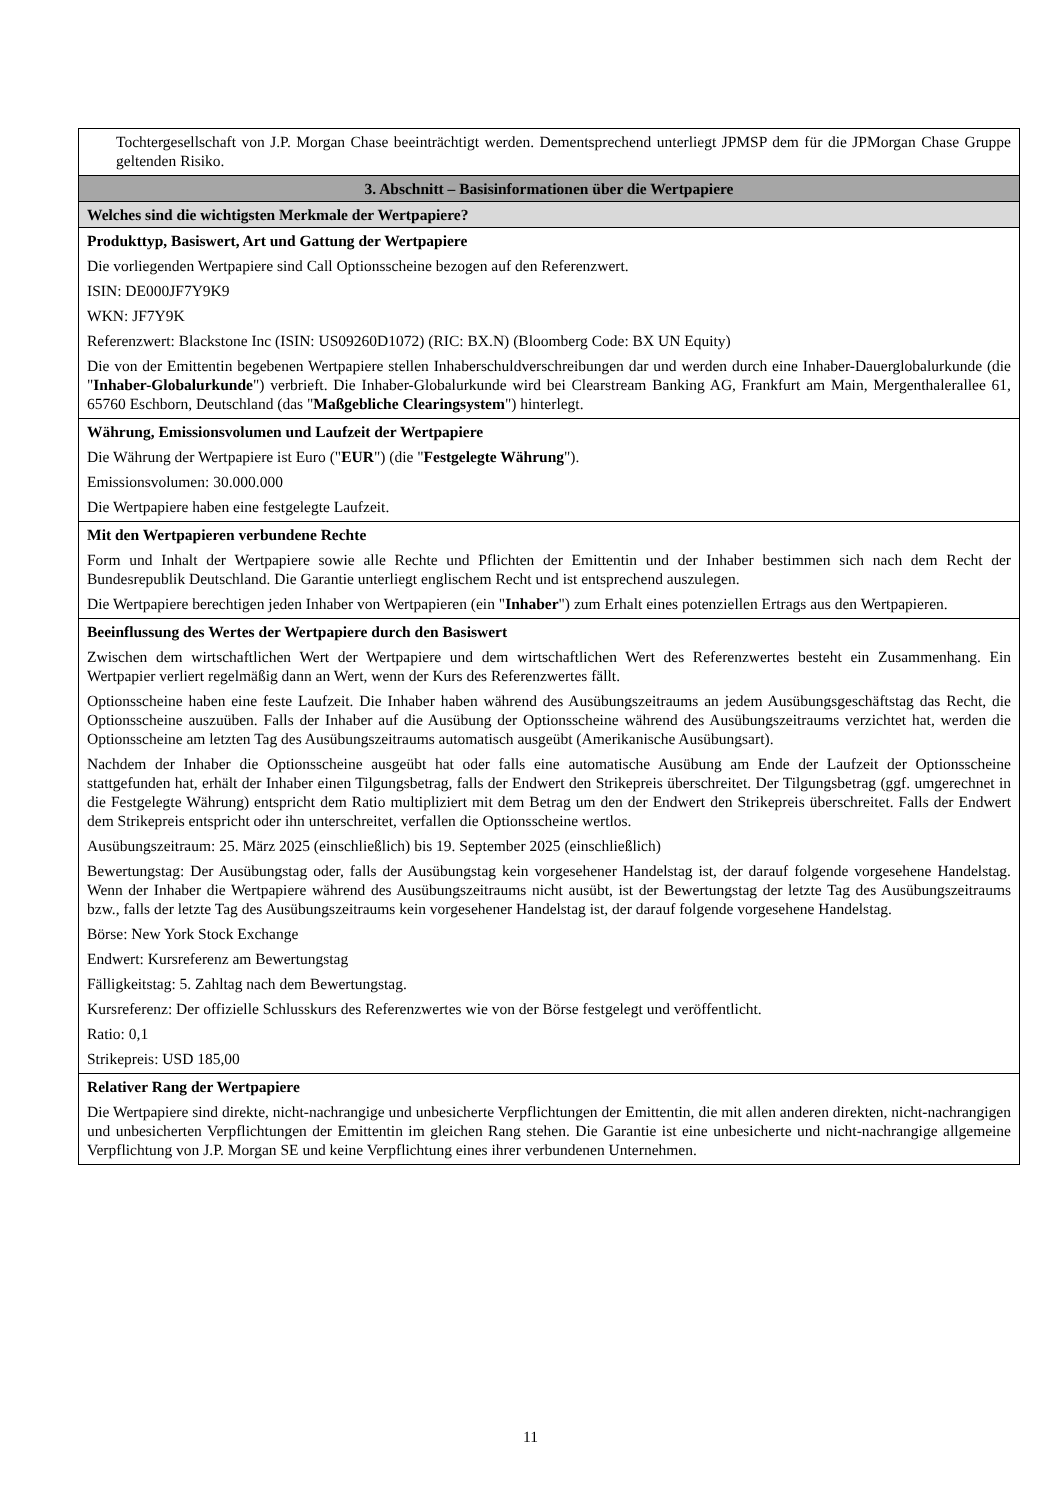| Tochtergesellschaft von J.P. Morgan Chase beeinträchtigt werden. Dementsprechend unterliegt JPMSP dem für die JPMorgan Chase Gruppe geltenden Risiko. |
| 3. Abschnitt – Basisinformationen über die Wertpapiere |
| Welches sind die wichtigsten Merkmale der Wertpapiere? |
| Produkttyp, Basiswert, Art und Gattung der Wertpapiere Die vorliegenden Wertpapiere sind Call Optionsscheine bezogen auf den Referenzwert. ISIN: DE000JF7Y9K9 WKN: JF7Y9K Referenzwert: Blackstone Inc (ISIN: US09260D1072) (RIC: BX.N) (Bloomberg Code: BX UN Equity) Die von der Emittentin begebenen Wertpapiere stellen Inhaberschuldverschreibungen dar und werden durch eine Inhaber-Dauerglobalurkunde (die " Inhaber-Globalurkunde ") verbrieft. Die Inhaber-Globalurkunde wird bei Clearstream Banking AG, Frankfurt am Main, Mergenthalerallee 61, 65760 Eschborn, Deutschland (das " Maßgebliche Clearingsystem ") hinterlegt. |
| Währung, Emissionsvolumen und Laufzeit der Wertpapiere Die Währung der Wertpapiere ist Euro (" EUR ") (die " Festgelegte Währung "). Emissionsvolumen: 30.000.000 Die Wertpapiere haben eine festgelegte Laufzeit. |
| Mit den Wertpapieren verbundene Rechte Form und Inhalt der Wertpapiere sowie alle Rechte und Pflichten der Emittentin und der Inhaber bestimmen sich nach dem Recht der Bundesrepublik Deutschland. Die Garantie unterliegt englischem Recht und ist entsprechend auszulegen. Die Wertpapiere berechtigen jeden Inhaber von Wertpapieren (ein " Inhaber ") zum Erhalt eines potenziellen Ertrags aus den Wertpapieren. |
| Beeinflussung des Wertes der Wertpapiere durch den Basiswert Zwischen dem wirtschaftlichen Wert der Wertpapiere und dem wirtschaftlichen Wert des Referenzwertes besteht ein Zusammenhang. Ein Wertpapier verliert regelmäßig dann an Wert, wenn der Kurs des Referenzwertes fällt. Optionsscheine haben eine feste Laufzeit. Die Inhaber haben während des Ausübungszeitraums an jedem Ausübungsgeschäftstag das Recht, die Optionsscheine auszuüben. Falls der Inhaber auf die Ausübung der Optionsscheine während des Ausübungszeitraums verzichtet hat, werden die Optionsscheine am letzten Tag des Ausübungszeitraums automatisch ausgeübt (Amerikanische Ausübungsart). Nachdem der Inhaber die Optionsscheine ausgeübt hat oder falls eine automatische Ausübung am Ende der Laufzeit der Optionsscheine stattgefunden hat, erhält der Inhaber einen Tilgungsbetrag, falls der Endwert den Strikepreis überschreitet. Der Tilgungsbetrag (ggf. umgerechnet in die Festgelegte Währung) entspricht dem Ratio multipliziert mit dem Betrag um den der Endwert den Strikepreis überschreitet. Falls der Endwert dem Strikepreis entspricht oder ihn unterschreitet, verfallen die Optionsscheine wertlos. Ausübungszeitraum: 25. März 2025 (einschließlich) bis 19. September 2025 (einschließlich) Bewertungstag: Der Ausübungstag oder, falls der Ausübungstag kein vorgesehener Handelstag ist, der darauf folgende vorgesehene Handelstag. Wenn der Inhaber die Wertpapiere während des Ausübungszeitraums nicht ausübt, ist der Bewertungstag der letzte Tag des Ausübungszeitraums bzw., falls der letzte Tag des Ausübungszeitraums kein vorgesehener Handelstag ist, der darauf folgende vorgesehene Handelstag. Börse: New York Stock Exchange Endwert: Kursreferenz am Bewertungstag Fälligkeitstag: 5. Zahltag nach dem Bewertungstag. Kursreferenz: Der offizielle Schlusskurs des Referenzwertes wie von der Börse festgelegt und veröffentlicht. Ratio: 0,1 Strikepreis: USD 185,00 |
| Relativer Rang der Wertpapiere Die Wertpapiere sind direkte, nicht-nachrangige und unbesicherte Verpflichtungen der Emittentin, die mit allen anderen direkten, nicht-nachrangigen und unbesicherten Verpflichtungen der Emittentin im gleichen Rang stehen. Die Garantie ist eine unbesicherte und nicht-nachrangige allgemeine Verpflichtung von J.P. Morgan SE und keine Verpflichtung eines ihrer verbundenen Unternehmen. |
11